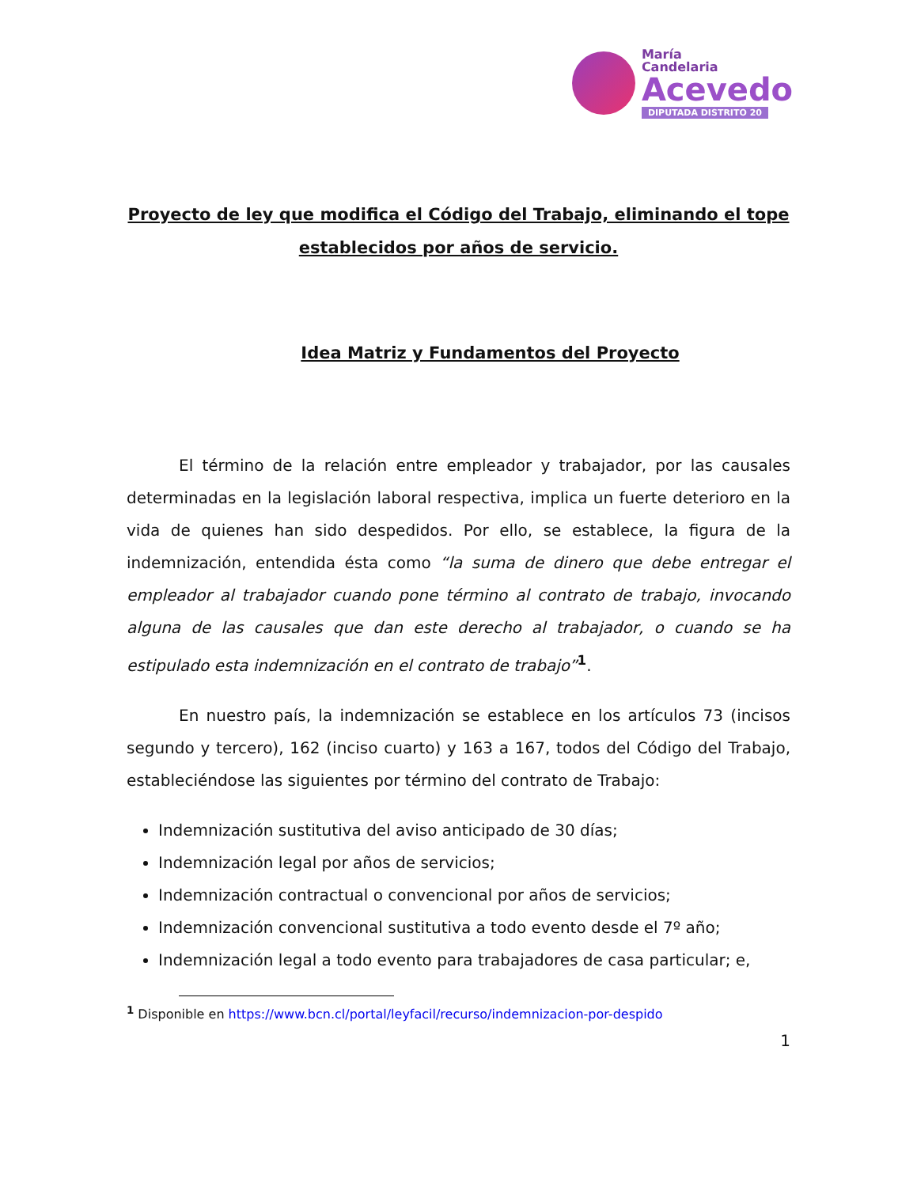María
Candelaria
Acevedo
DIPUTADA DISTRITO 20
Proyecto de ley que modifica el Código del Trabajo, eliminando el tope establecidos por años de servicio.
Idea Matriz y Fundamentos del Proyecto
El término de la relación entre empleador y trabajador, por las causales determinadas en la legislación laboral respectiva, implica un fuerte deterioro en la vida de quienes han sido despedidos. Por ello, se establece, la figura de la indemnización, entendida ésta como “la suma de dinero que debe entregar el empleador al trabajador cuando pone término al contrato de trabajo, invocando alguna de las causales que dan este derecho al trabajador, o cuando se ha estipulado esta indemnización en el contrato de trabajo”<sup>1</sup>.
En nuestro país, la indemnización se establece en los artículos 73 (incisos segundo y tercero), 162 (inciso cuarto) y 163 a 167, todos del Código del Trabajo, estableciéndose las siguientes por término del contrato de Trabajo:
Indemnización sustitutiva del aviso anticipado de 30 días;
Indemnización legal por años de servicios;
Indemnización contractual o convencional por años de servicios;
Indemnización convencional sustitutiva a todo evento desde el 7º año;
Indemnización legal a todo evento para trabajadores de casa particular; e,
<sup>1</sup> Disponible en https://www.bcn.cl/portal/leyfacil/recurso/indemnizacion-por-despido
1